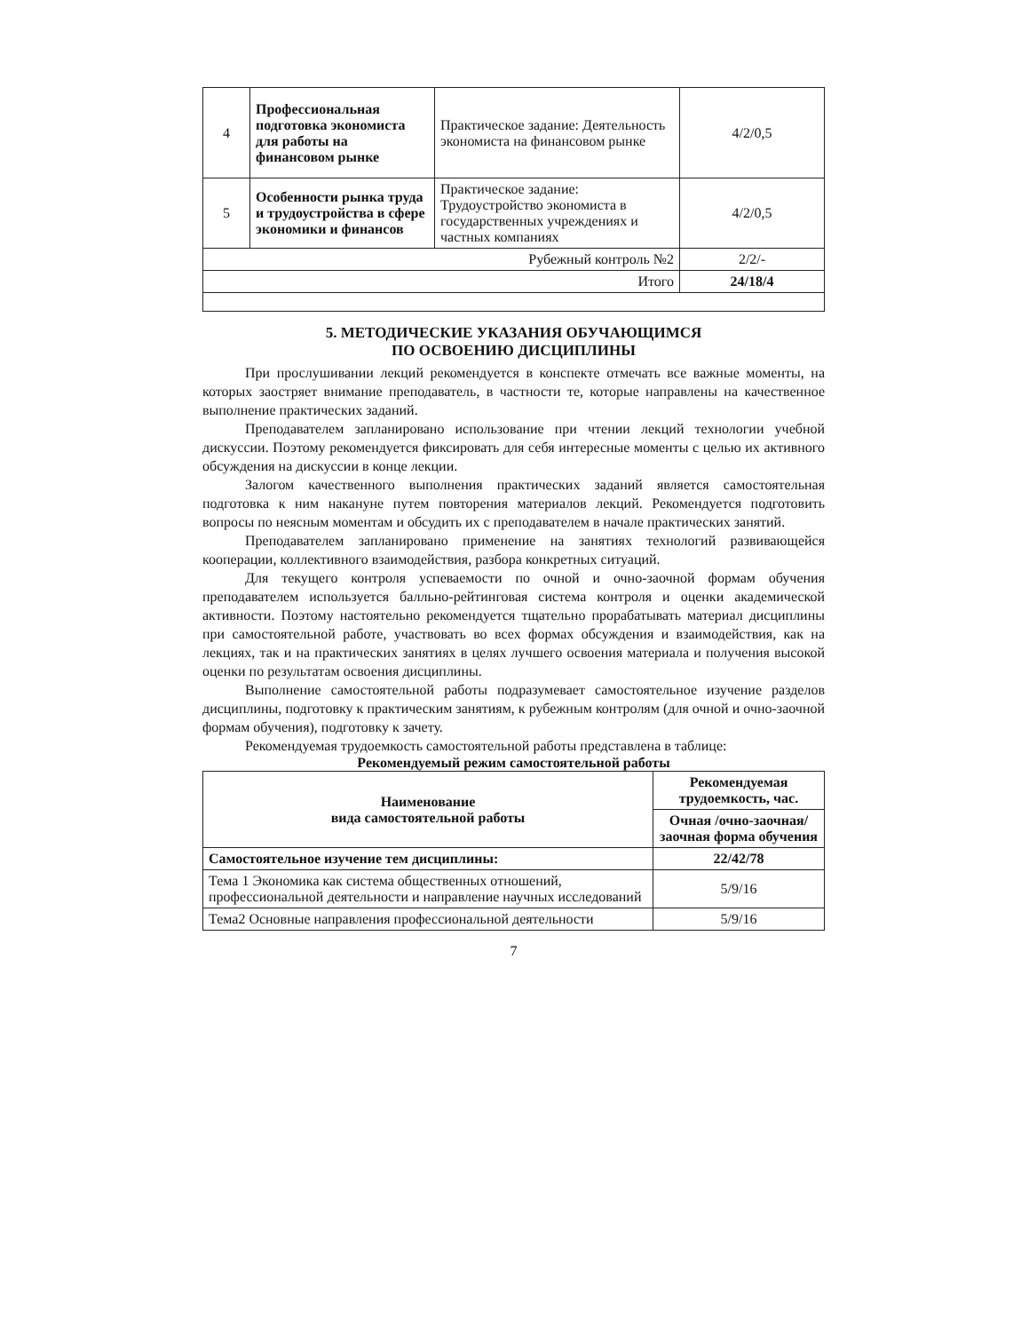| 4 | Профессиональная подготовка экономиста для работы на финансовом рынке | Практическое задание: Деятельность экономиста на финансовом рынке | 4/2/0,5 |
| 5 | Особенности рынка труда и трудоустройства в сфере экономики и финансов | Практическое задание: Трудоустройство экономиста в государственных учреждениях и частных компаниях | 4/2/0,5 |
| Рубежный контроль №2 | | | 2/2/- |
| Итого | | | 24/18/4 |
5. МЕТОДИЧЕСКИЕ УКАЗАНИЯ ОБУЧАЮЩИМСЯ
ПО ОСВОЕНИЮ ДИСЦИПЛИНЫ
При прослушивании лекций рекомендуется в конспекте отмечать все важные моменты, на которых заостряет внимание преподаватель, в частности те, которые направлены на качественное выполнение практических заданий.
Преподавателем запланировано использование при чтении лекций технологии учебной дискуссии. Поэтому рекомендуется фиксировать для себя интересные моменты с целью их активного обсуждения на дискуссии в конце лекции.
Залогом качественного выполнения практических заданий является самостоятельная подготовка к ним накануне путем повторения материалов лекций. Рекомендуется подготовить вопросы по неясным моментам и обсудить их с преподавателем в начале практических занятий.
Преподавателем запланировано применение на занятиях технологий развивающейся кооперации, коллективного взаимодействия, разбора конкретных ситуаций.
Для текущего контроля успеваемости по очной и очно-заочной формам обучения преподавателем используется балльно-рейтинговая система контроля и оценки академической активности. Поэтому настоятельно рекомендуется тщательно прорабатывать материал дисциплины при самостоятельной работе, участвовать во всех формах обсуждения и взаимодействия, как на лекциях, так и на практических занятиях в целях лучшего освоения материала и получения высокой оценки по результатам освоения дисциплины.
Выполнение самостоятельной работы подразумевает самостоятельное изучение разделов дисциплины, подготовку к практическим занятиям, к рубежным контролям (для очной и очно-заочной формам обучения), подготовку к зачету.
Рекомендуемая трудоемкость самостоятельной работы представлена в таблице:
Рекомендуемый режим самостоятельной работы
| Наименование вида самостоятельной работы | Рекомендуемая трудоемкость, час. |
| --- | --- |
| | Очная /очно-заочная/ заочная форма обучения |
| Самостоятельное изучение тем дисциплины: | 22/42/78 |
| Тема 1 Экономика как система общественных отношений, профессиональной деятельности и направление научных исследований | 5/9/16 |
| Тема2 Основные направления профессиональной деятельности | 5/9/16 |
7